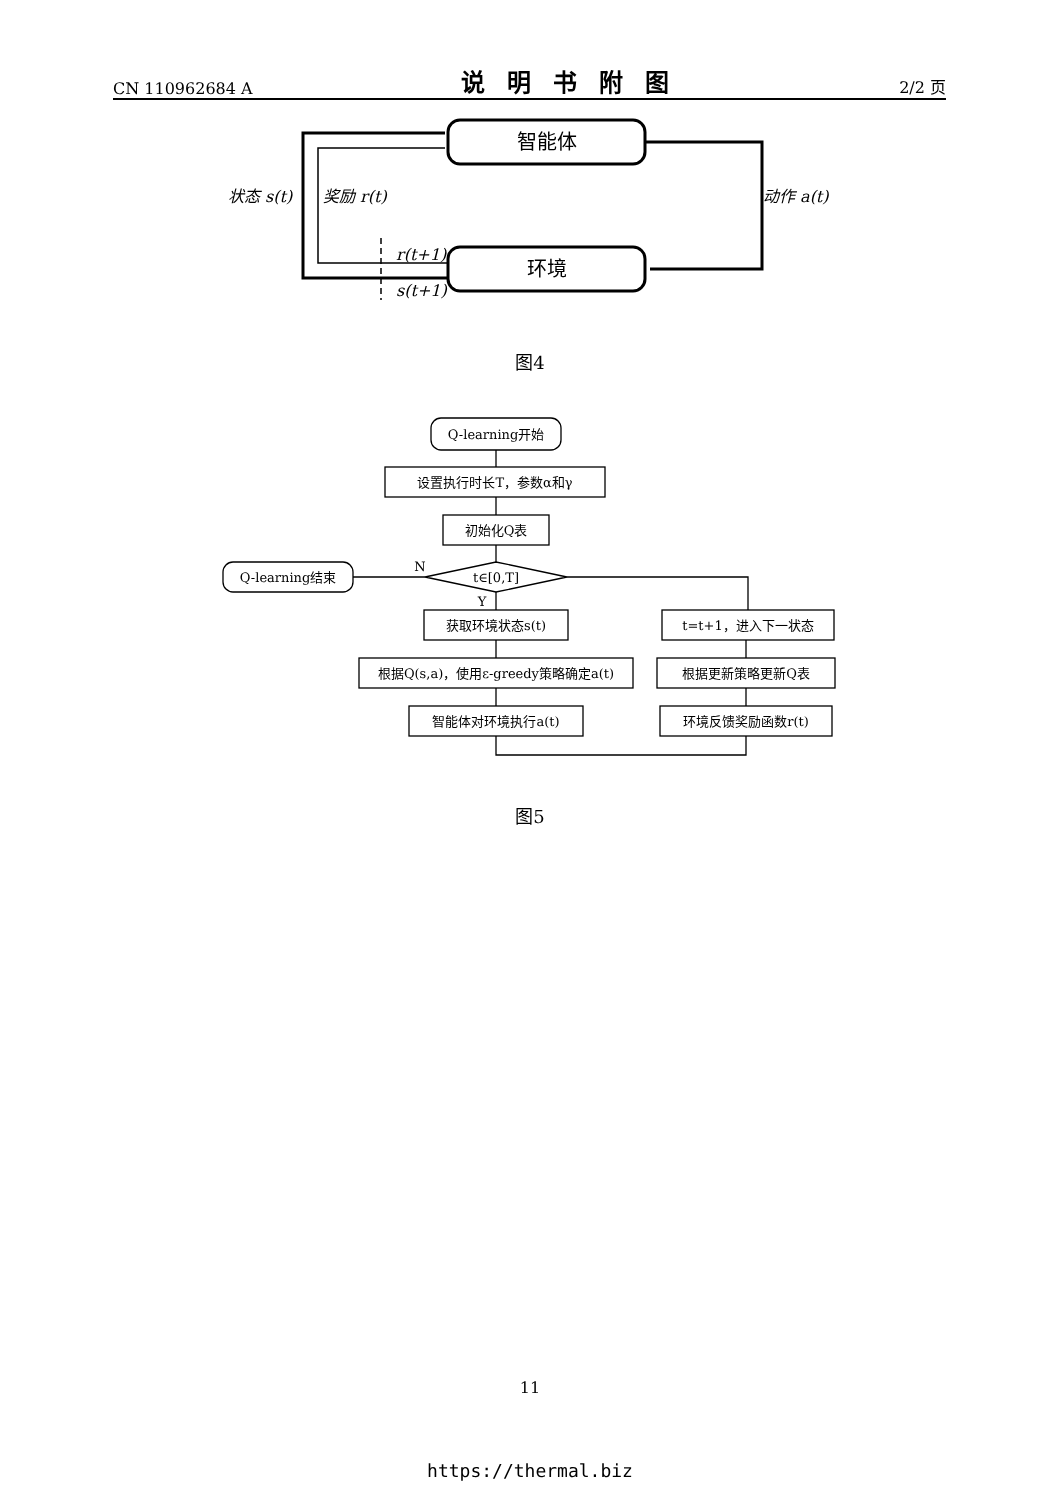CN 110962684 A 说明书附图 2/2 页
智能体
环境
状态 s(t)
奖励 r(t)
动作 a(t)
r(t+1)
s(t+1)
图4
Q-learning开始
设置执行时长T，参数α和γ
初始化Q表
t∈[0,T]
Q-learning结束
获取环境状态s(t)
根据Q(s,a)，使用ε-greedy策略确定a(t)
智能体对环境执行a(t)
t=t+1，进入下一状态
根据更新策略更新Q表
环境反馈奖励函数r(t)
N
Y
图5
11
https://thermal.biz